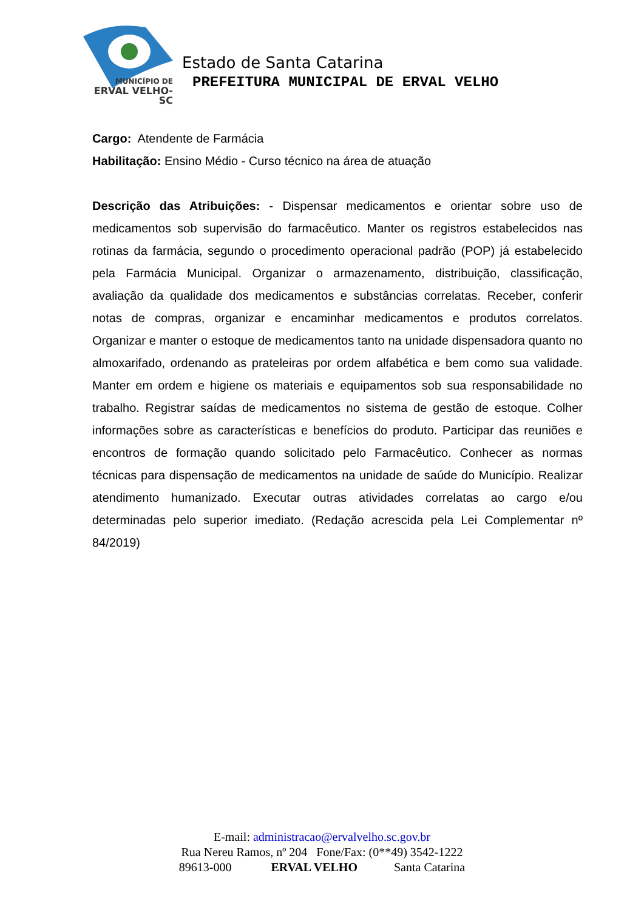MUNICÍPIO DE
ERVAL VELHO-SC
Estado de Santa Catarina
PREFEITURA MUNICIPAL DE ERVAL VELHO
Cargo: Atendente de Farmácia
Habilitação: Ensino Médio - Curso técnico na área de atuação
Descrição das Atribuições: - Dispensar medicamentos e orientar sobre uso de medicamentos sob supervisão do farmacêutico. Manter os registros estabelecidos nas rotinas da farmácia, segundo o procedimento operacional padrão (POP) já estabelecido pela Farmácia Municipal. Organizar o armazenamento, distribuição, classificação, avaliação da qualidade dos medicamentos e substâncias correlatas. Receber, conferir notas de compras, organizar e encaminhar medicamentos e produtos correlatos. Organizar e manter o estoque de medicamentos tanto na unidade dispensadora quanto no almoxarifado, ordenando as prateleiras por ordem alfabética e bem como sua validade. Manter em ordem e higiene os materiais e equipamentos sob sua responsabilidade no trabalho. Registrar saídas de medicamentos no sistema de gestão de estoque. Colher informações sobre as características e benefícios do produto. Participar das reuniões e encontros de formação quando solicitado pelo Farmacêutico. Conhecer as normas técnicas para dispensação de medicamentos na unidade de saúde do Município. Realizar atendimento humanizado. Executar outras atividades correlatas ao cargo e/ou determinadas pelo superior imediato. (Redação acrescida pela Lei Complementar nº 84/2019)
E-mail: administracao@ervalvelho.sc.gov.br
Rua Nereu Ramos, nº 204 Fone/Fax: (0**49) 3542-1222
89613-000 ERVAL VELHO Santa Catarina